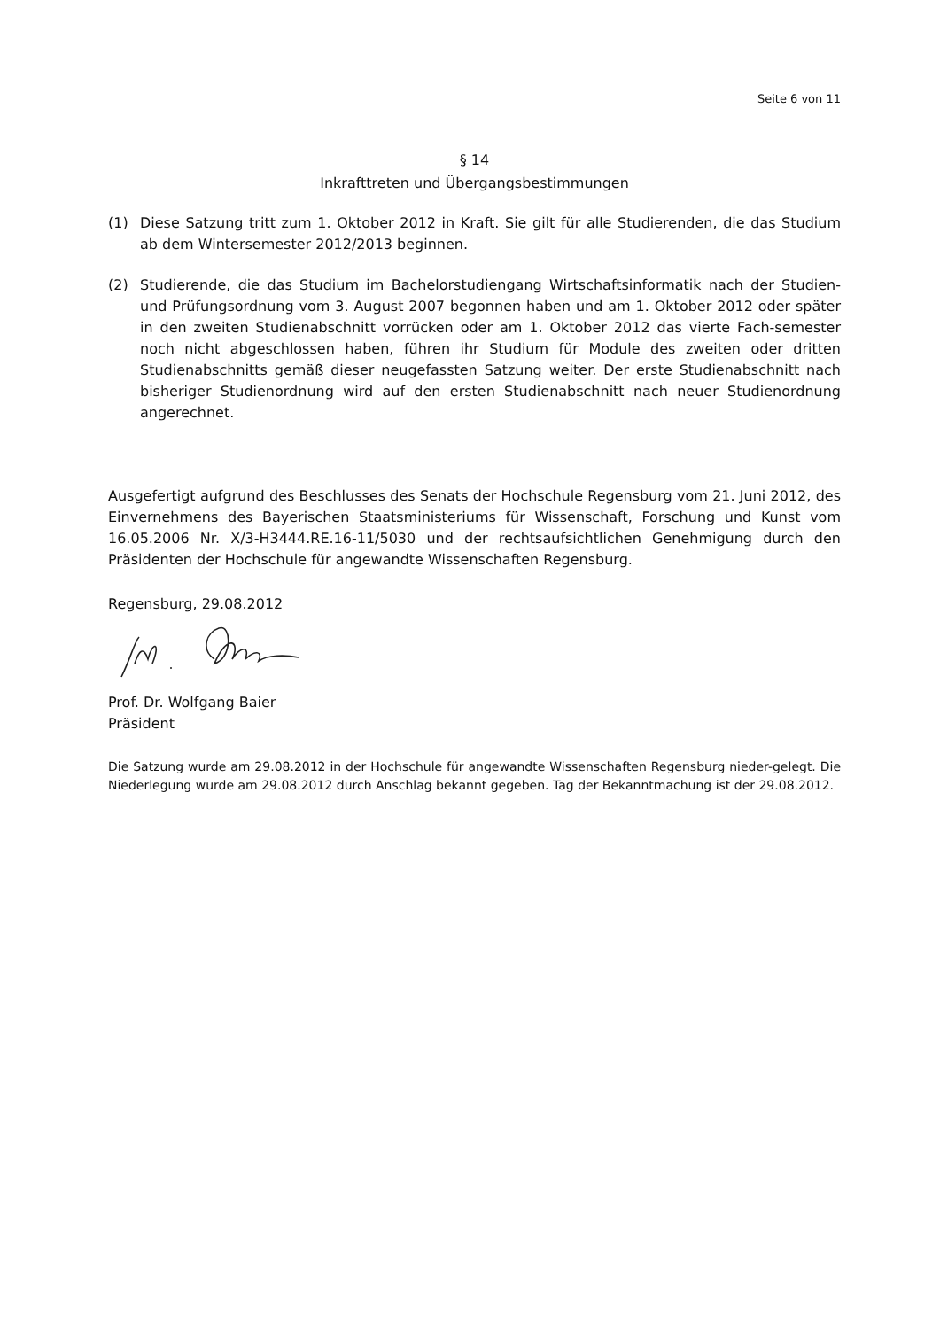Seite 6 von 11
§ 14
Inkrafttreten und Übergangsbestimmungen
(1) Diese Satzung tritt zum 1. Oktober 2012 in Kraft. Sie gilt für alle Studierenden, die das Studium ab dem Wintersemester 2012/2013 beginnen.
(2) Studierende, die das Studium im Bachelorstudiengang Wirtschaftsinformatik nach der Studien- und Prüfungsordnung vom 3. August 2007 begonnen haben und am 1. Oktober 2012 oder später in den zweiten Studienabschnitt vorrücken oder am 1. Oktober 2012 das vierte Fach-semester noch nicht abgeschlossen haben, führen ihr Studium für Module des zweiten oder dritten Studienabschnitts gemäß dieser neugefassten Satzung weiter. Der erste Studienabschnitt nach bisheriger Studienordnung wird auf den ersten Studienabschnitt nach neuer Studienordnung angerechnet.
Ausgefertigt aufgrund des Beschlusses des Senats der Hochschule Regensburg vom 21. Juni 2012, des Einvernehmens des Bayerischen Staatsministeriums für Wissenschaft, Forschung und Kunst vom 16.05.2006 Nr. X/3-H3444.RE.16-11/5030 und der rechtsaufsichtlichen Genehmigung durch den Präsidenten der Hochschule für angewandte Wissenschaften Regensburg.
Regensburg, 29.08.2012
Prof. Dr. Wolfgang Baier
Präsident
Die Satzung wurde am 29.08.2012 in der Hochschule für angewandte Wissenschaften Regensburg nieder-gelegt. Die Niederlegung wurde am 29.08.2012 durch Anschlag bekannt gegeben. Tag der Bekanntmachung ist der 29.08.2012.